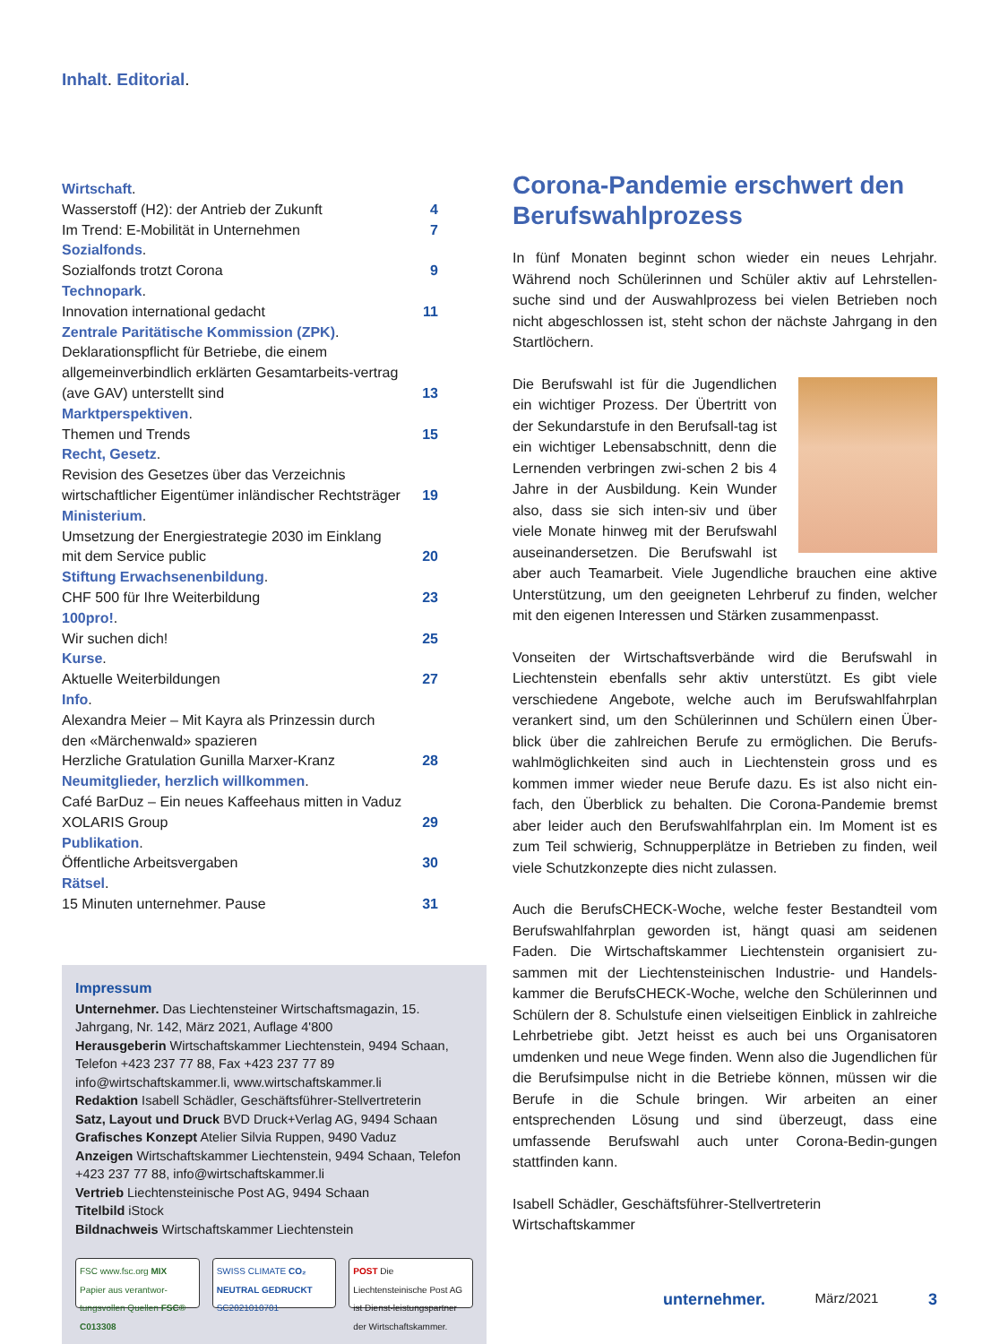Inhalt. Editorial.
| Wirtschaft . | |
| Wasserstoff (H2): der Antrieb der Zukunft | 4 |
| Im Trend: E-Mobilität in Unternehmen | 7 |
| Sozialfonds . | |
| Sozialfonds trotzt Corona | 9 |
| Technopark . | |
| Innovation international gedacht | 11 |
| Zentrale Paritätische Kommission (ZPK) . | |
| Deklarationspflicht für Betriebe, die einem allgemeinverbindlich erklärten Gesamtarbeits-vertrag (ave GAV) unterstellt sind | 13 |
| Marktperspektiven . | |
| Themen und Trends | 15 |
| Recht, Gesetz . | |
| Revision des Gesetzes über das Verzeichnis wirtschaftlicher Eigentümer inländischer Rechtsträger | 19 |
| Ministerium . | |
| Umsetzung der Energiestrategie 2030 im Einklang mit dem Service public | 20 |
| Stiftung Erwachsenenbildung . | |
| CHF 500 für Ihre Weiterbildung | 23 |
| 100pro! . | |
| Wir suchen dich! | 25 |
| Kurse . | |
| Aktuelle Weiterbildungen | 27 |
| Info . | |
| Alexandra Meier – Mit Kayra als Prinzessin durch den «Märchenwald» spazieren Herzliche Gratulation Gunilla Marxer-Kranz | 28 |
| Neumitglieder, herzlich willkommen . | |
| Café BarDuz – Ein neues Kaffeehaus mitten in Vaduz XOLARIS Group | 29 |
| Publikation . | |
| Öffentliche Arbeitsvergaben | 30 |
| Rätsel . | |
| 15 Minuten unternehmer. Pause | 31 |
Impressum
Unternehmer. Das Liechtensteiner Wirtschaftsmagazin, 15. Jahrgang, Nr. 142, März 2021, Auflage 4'800
Herausgeberin Wirtschaftskammer Liechtenstein, 9494 Schaan, Telefon +423 237 77 88, Fax +423 237 77 89 info@wirtschaftskammer.li, www.wirtschaftskammer.li
Redaktion Isabell Schädler, Geschäftsführer-Stellvertreterin
Satz, Layout und Druck BVD Druck+Verlag AG, 9494 Schaan
Grafisches Konzept Atelier Silvia Ruppen, 9490 Vaduz
Anzeigen Wirtschaftskammer Liechtenstein, 9494 Schaan, Telefon +423 237 77 88, info@wirtschaftskammer.li
Vertrieb Liechtensteinische Post AG, 9494 Schaan
Titelbild iStock
Bildnachweis Wirtschaftskammer Liechtenstein
FSC www.fsc.org MIX Papier aus verantwor-tungsvollen Quellen FSC® C013308
SWISS CLIMATE CO₂ NEUTRAL GEDRUCKT SC2021010701
POST Die Liechtensteinische Post AG ist Dienst-leistungspartner der Wirtschaftskammer.
Corona-Pandemie erschwert den Berufswahlprozess
In fünf Monaten beginnt schon wieder ein neues Lehrjahr. Während noch Schülerinnen und Schüler aktiv auf Lehrstellen-suche sind und der Auswahlprozess bei vielen Betrieben noch nicht abgeschlossen ist, steht schon der nächste Jahrgang in den Startlöchern.
Die Berufswahl ist für die Jugendlichen ein wichtiger Prozess. Der Übertritt von der Sekundarstufe in den Berufsall-tag ist ein wichtiger Lebensabschnitt, denn die Lernenden verbringen zwi-schen 2 bis 4 Jahre in der Ausbildung. Kein Wunder also, dass sie sich inten-siv und über viele Monate hinweg mit der Berufswahl auseinandersetzen. Die Berufswahl ist aber auch Teamarbeit. Viele Jugendliche brauchen eine aktive Unterstützung, um den geeigneten Lehrberuf zu finden, welcher mit den eigenen Interessen und Stärken zusammenpasst.
Vonseiten der Wirtschaftsverbände wird die Berufswahl in Liechtenstein ebenfalls sehr aktiv unterstützt. Es gibt viele verschiedene Angebote, welche auch im Berufswahlfahrplan verankert sind, um den Schülerinnen und Schülern einen Über-blick über die zahlreichen Berufe zu ermöglichen. Die Berufs-wahlmöglichkeiten sind auch in Liechtenstein gross und es kommen immer wieder neue Berufe dazu. Es ist also nicht ein-fach, den Überblick zu behalten. Die Corona-Pandemie bremst aber leider auch den Berufswahlfahrplan ein. Im Moment ist es zum Teil schwierig, Schnupperplätze in Betrieben zu finden, weil viele Schutzkonzepte dies nicht zulassen.
Auch die BerufsCHECK-Woche, welche fester Bestandteil vom Berufswahlfahrplan geworden ist, hängt quasi am seidenen Faden. Die Wirtschaftskammer Liechtenstein organisiert zu-sammen mit der Liechtensteinischen Industrie- und Handels-kammer die BerufsCHECK-Woche, welche den Schülerinnen und Schülern der 8. Schulstufe einen vielseitigen Einblick in zahlreiche Lehrbetriebe gibt. Jetzt heisst es auch bei uns Organisatoren umdenken und neue Wege finden. Wenn also die Jugendlichen für die Berufsimpulse nicht in die Betriebe können, müssen wir die Berufe in die Schule bringen. Wir arbeiten an einer entsprechenden Lösung und sind überzeugt, dass eine umfassende Berufswahl auch unter Corona-Bedin-gungen stattfinden kann.
Isabell Schädler, Geschäftsführer-Stellvertreterin
Wirtschaftskammer
unternehmer. März/2021 3